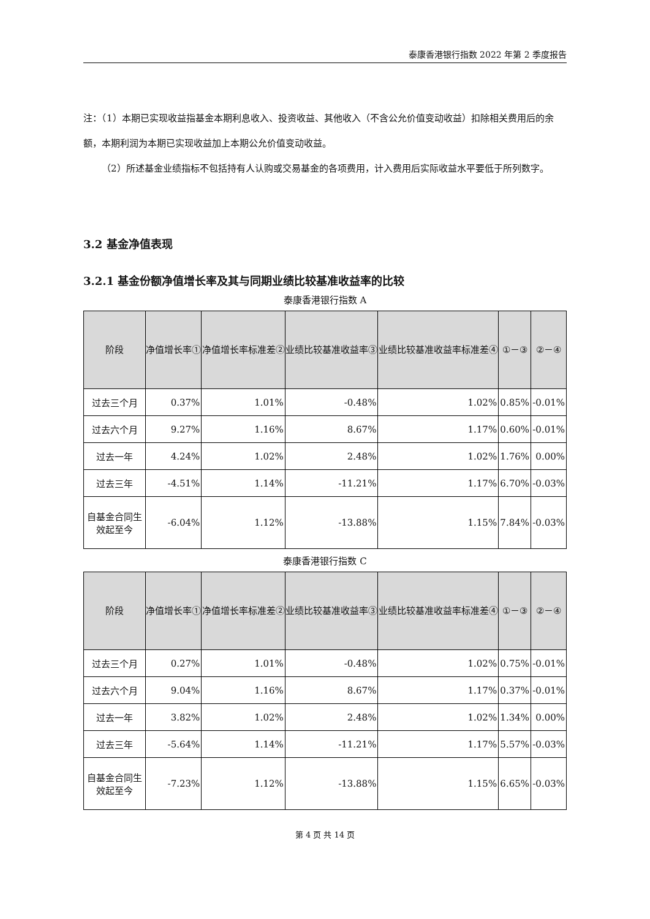泰康香港银行指数 2022 年第 2 季度报告
注：（1）本期已实现收益指基金本期利息收入、投资收益、其他收入（不含公允价值变动收益）扣除相关费用后的余额，本期利润为本期已实现收益加上本期公允价值变动收益。
（2）所述基金业绩指标不包括持有人认购或交易基金的各项费用，计入费用后实际收益水平要低于所列数字。
3.2 基金净值表现
3.2.1 基金份额净值增长率及其与同期业绩比较基准收益率的比较
泰康香港银行指数 A
| 阶段 | 净值增长率① | 净值增长率标准差② | 业绩比较基准收益率③ | 业绩比较基准收益率标准差④ | ①－③ | ②－④ |
| --- | --- | --- | --- | --- | --- | --- |
| 过去三个月 | 0.37% | 1.01% | -0.48% | 1.02% | 0.85% | -0.01% |
| 过去六个月 | 9.27% | 1.16% | 8.67% | 1.17% | 0.60% | -0.01% |
| 过去一年 | 4.24% | 1.02% | 2.48% | 1.02% | 1.76% | 0.00% |
| 过去三年 | -4.51% | 1.14% | -11.21% | 1.17% | 6.70% | -0.03% |
| 自基金合同生效起至今 | -6.04% | 1.12% | -13.88% | 1.15% | 7.84% | -0.03% |
泰康香港银行指数 C
| 阶段 | 净值增长率① | 净值增长率标准差② | 业绩比较基准收益率③ | 业绩比较基准收益率标准差④ | ①－③ | ②－④ |
| --- | --- | --- | --- | --- | --- | --- |
| 过去三个月 | 0.27% | 1.01% | -0.48% | 1.02% | 0.75% | -0.01% |
| 过去六个月 | 9.04% | 1.16% | 8.67% | 1.17% | 0.37% | -0.01% |
| 过去一年 | 3.82% | 1.02% | 2.48% | 1.02% | 1.34% | 0.00% |
| 过去三年 | -5.64% | 1.14% | -11.21% | 1.17% | 5.57% | -0.03% |
| 自基金合同生效起至今 | -7.23% | 1.12% | -13.88% | 1.15% | 6.65% | -0.03% |
第 4 页 共 14 页